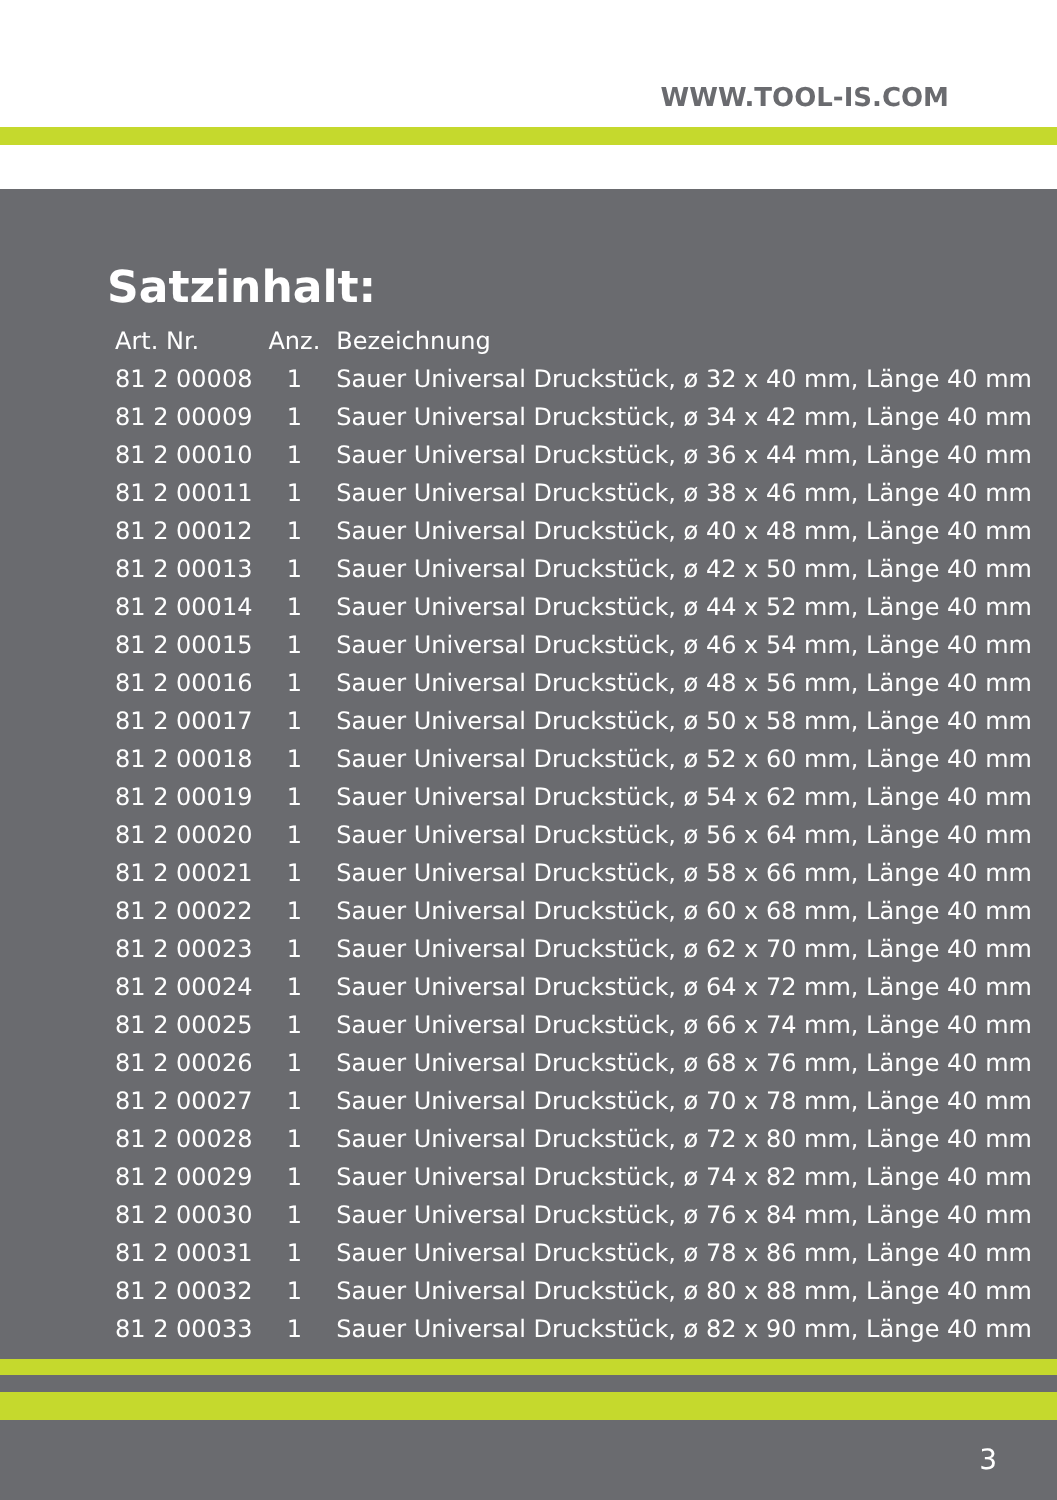WWW.TOOL-IS.COM
Satzinhalt:
| Art. Nr. | Anz. | Bezeichnung |
| --- | --- | --- |
| 81 2 00008 | 1 | Sauer Universal Druckstück, ø 32 x 40 mm, Länge 40 mm |
| 81 2 00009 | 1 | Sauer Universal Druckstück, ø 34 x 42 mm, Länge 40 mm |
| 81 2 00010 | 1 | Sauer Universal Druckstück, ø 36 x 44 mm, Länge 40 mm |
| 81 2 00011 | 1 | Sauer Universal Druckstück, ø 38 x 46 mm, Länge 40 mm |
| 81 2 00012 | 1 | Sauer Universal Druckstück, ø 40 x 48 mm, Länge 40 mm |
| 81 2 00013 | 1 | Sauer Universal Druckstück, ø 42 x 50 mm, Länge 40 mm |
| 81 2 00014 | 1 | Sauer Universal Druckstück, ø 44 x 52 mm, Länge 40 mm |
| 81 2 00015 | 1 | Sauer Universal Druckstück, ø 46 x 54 mm, Länge 40 mm |
| 81 2 00016 | 1 | Sauer Universal Druckstück, ø 48 x 56 mm, Länge 40 mm |
| 81 2 00017 | 1 | Sauer Universal Druckstück, ø 50 x 58 mm, Länge 40 mm |
| 81 2 00018 | 1 | Sauer Universal Druckstück, ø 52 x 60 mm, Länge 40 mm |
| 81 2 00019 | 1 | Sauer Universal Druckstück, ø 54 x 62 mm, Länge 40 mm |
| 81 2 00020 | 1 | Sauer Universal Druckstück, ø 56 x 64 mm, Länge 40 mm |
| 81 2 00021 | 1 | Sauer Universal Druckstück, ø 58 x 66 mm, Länge 40 mm |
| 81 2 00022 | 1 | Sauer Universal Druckstück, ø 60 x 68 mm, Länge 40 mm |
| 81 2 00023 | 1 | Sauer Universal Druckstück, ø 62 x 70 mm, Länge 40 mm |
| 81 2 00024 | 1 | Sauer Universal Druckstück, ø 64 x 72 mm, Länge 40 mm |
| 81 2 00025 | 1 | Sauer Universal Druckstück, ø 66 x 74 mm, Länge 40 mm |
| 81 2 00026 | 1 | Sauer Universal Druckstück, ø 68 x 76 mm, Länge 40 mm |
| 81 2 00027 | 1 | Sauer Universal Druckstück, ø 70 x 78 mm, Länge 40 mm |
| 81 2 00028 | 1 | Sauer Universal Druckstück, ø 72 x 80 mm, Länge 40 mm |
| 81 2 00029 | 1 | Sauer Universal Druckstück, ø 74 x 82 mm, Länge 40 mm |
| 81 2 00030 | 1 | Sauer Universal Druckstück, ø 76 x 84 mm, Länge 40 mm |
| 81 2 00031 | 1 | Sauer Universal Druckstück, ø 78 x 86 mm, Länge 40 mm |
| 81 2 00032 | 1 | Sauer Universal Druckstück, ø 80 x 88 mm, Länge 40 mm |
| 81 2 00033 | 1 | Sauer Universal Druckstück, ø 82 x 90 mm, Länge 40 mm |
3